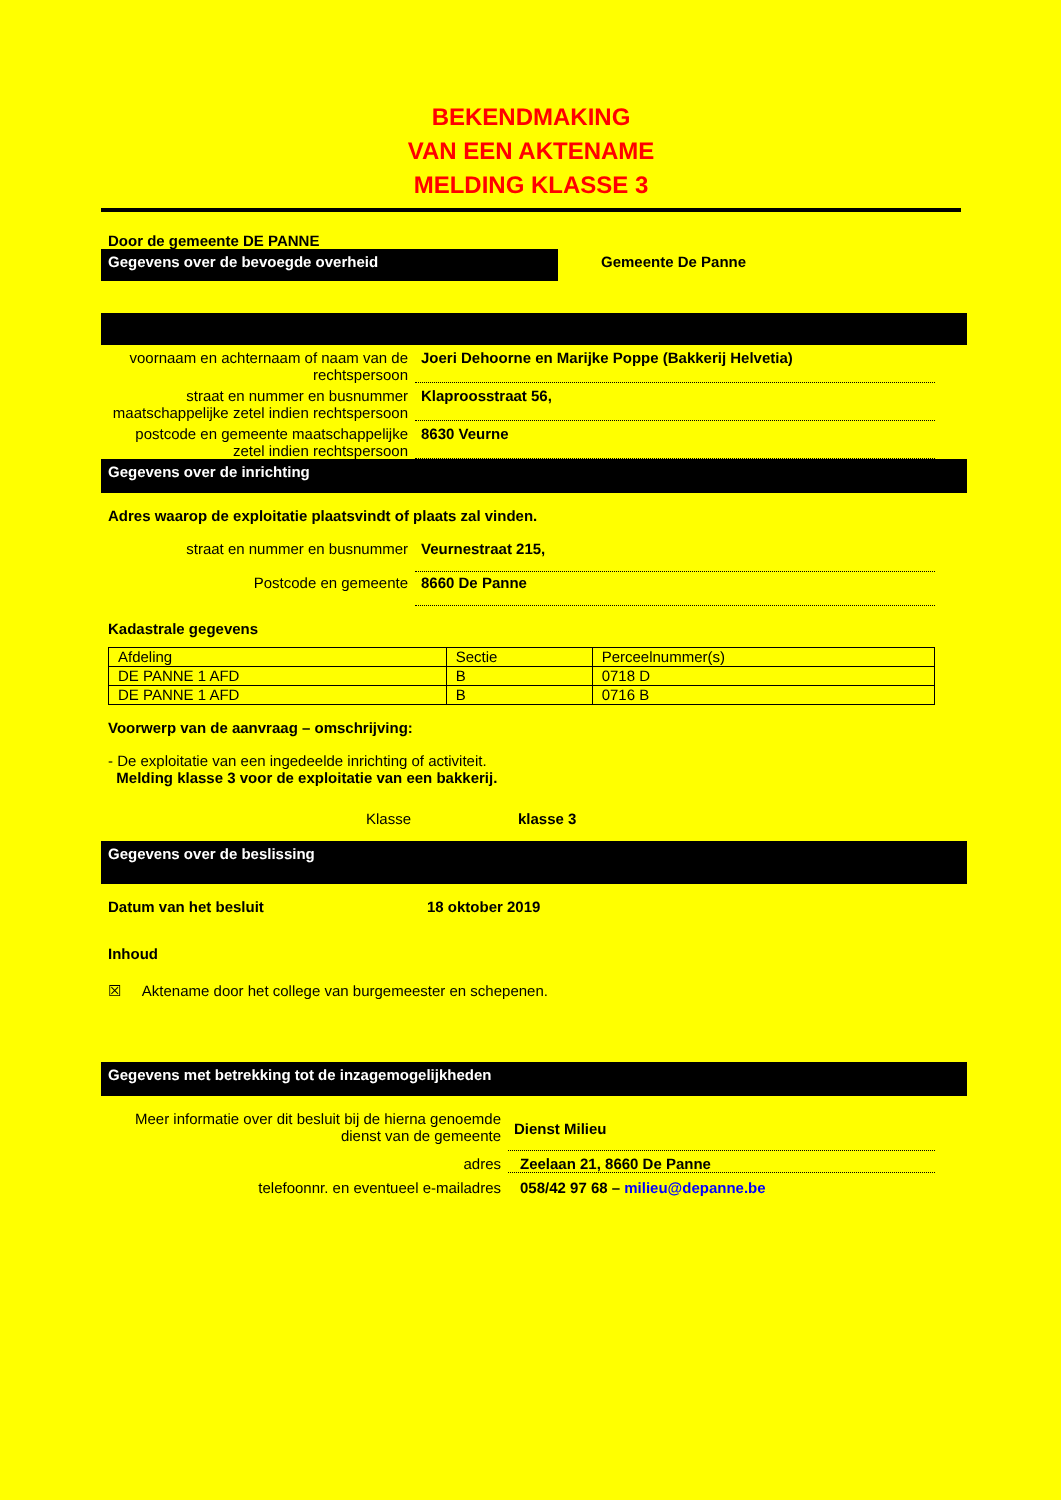BEKENDMAKING
VAN EEN AKTENAME
MELDING KLASSE 3
Door de gemeente DE PANNE
Gegevens over de bevoegde overheid
Gemeente De Panne
voornaam en achternaam of naam van de rechtspersoon
Joeri Dehoorne en Marijke Poppe (Bakkerij Helvetia)
straat en nummer en busnummer maatschappelijke zetel indien rechtspersoon
Klaproosstraat 56,
postcode en gemeente maatschappelijke zetel indien rechtspersoon
8630 Veurne
Gegevens over de inrichting
Adres waarop de exploitatie plaatsvindt of plaats zal vinden.
straat en nummer en busnummer Veurnestraat 215,
Postcode en gemeente 8660 De Panne
Kadastrale gegevens
| Afdeling | Sectie | Perceelnummer(s) |
| DE PANNE 1 AFD | B | 0718 D |
| DE PANNE 1 AFD | B | 0716 B |
Voorwerp van de aanvraag – omschrijving:
- De exploitatie van een ingedeelde inrichting of activiteit.
Melding klasse 3 voor de exploitatie van een bakkerij.
Klasse klasse 3
Gegevens over de beslissing
Datum van het besluit 18 oktober 2019
Inhoud
☒ Aktename door het college van burgemeester en schepenen.
Gegevens met betrekking tot de inzagemogelijkheden
Meer informatie over dit besluit bij de hierna genoemde dienst van de gemeente
Dienst Milieu
adres Zeelaan 21, 8660 De Panne
telefoonnr. en eventueel e-mailadres 058/42 97 68 – milieu@depanne.be